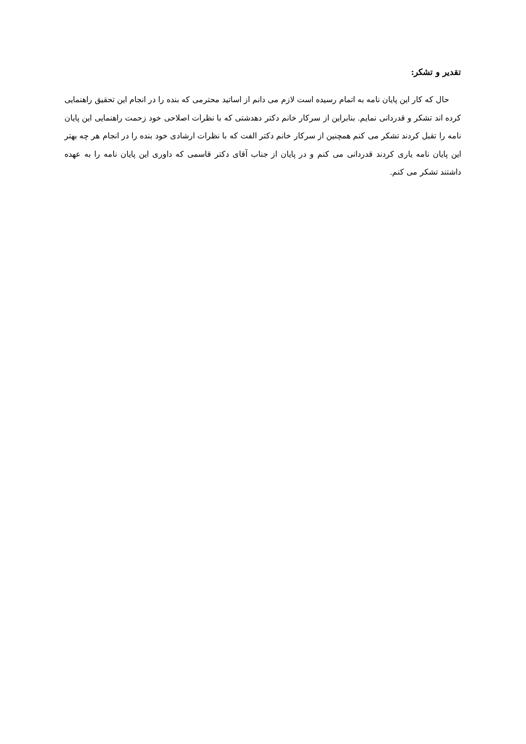تقدیر و تشکر:
حال که کار این پایان نامه به اتمام رسیده است لازم می دانم از اساتید محترمی که بنده را در انجام این تحقیق راهنمایی کرده اند تشکر و قدردانی نمایم. بنابراین از سرکار خانم دکتر دهدشتی که با نظرات اصلاحی خود زحمت راهنمایی این پایان نامه را تقبل کردند تشکر می کنم همچنین از سرکار خانم دکتر الفت که با نظرات ارشادی خود بنده را در انجام هر چه بهتر این پایان نامه یاری کردند قدردانی می کنم و در پایان از جناب آقای دکتر قاسمی که داوری این پایان نامه را به عهده داشتند تشکر می کنم.